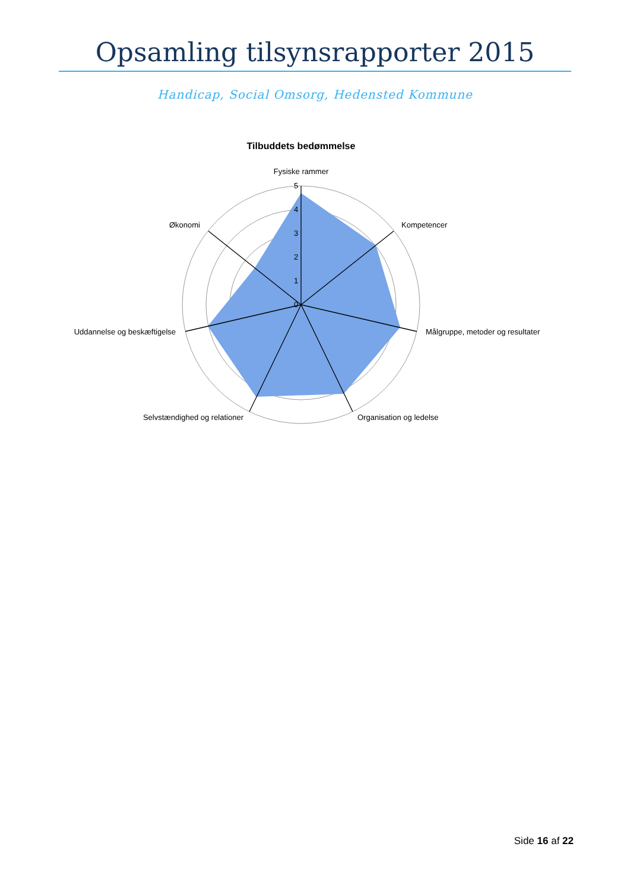Opsamling tilsynsrapporter 2015
Handicap, Social Omsorg, Hedensted Kommune
Tilbuddets bedømmelse
5
4
3
2
1
0
Fysiske rammer
Kompetencer
Målgruppe, metoder og resultater
Organisation og ledelse
Selvstændighed og relationer
Uddannelse og beskæftigelse
Økonomi
Side 16 af 22